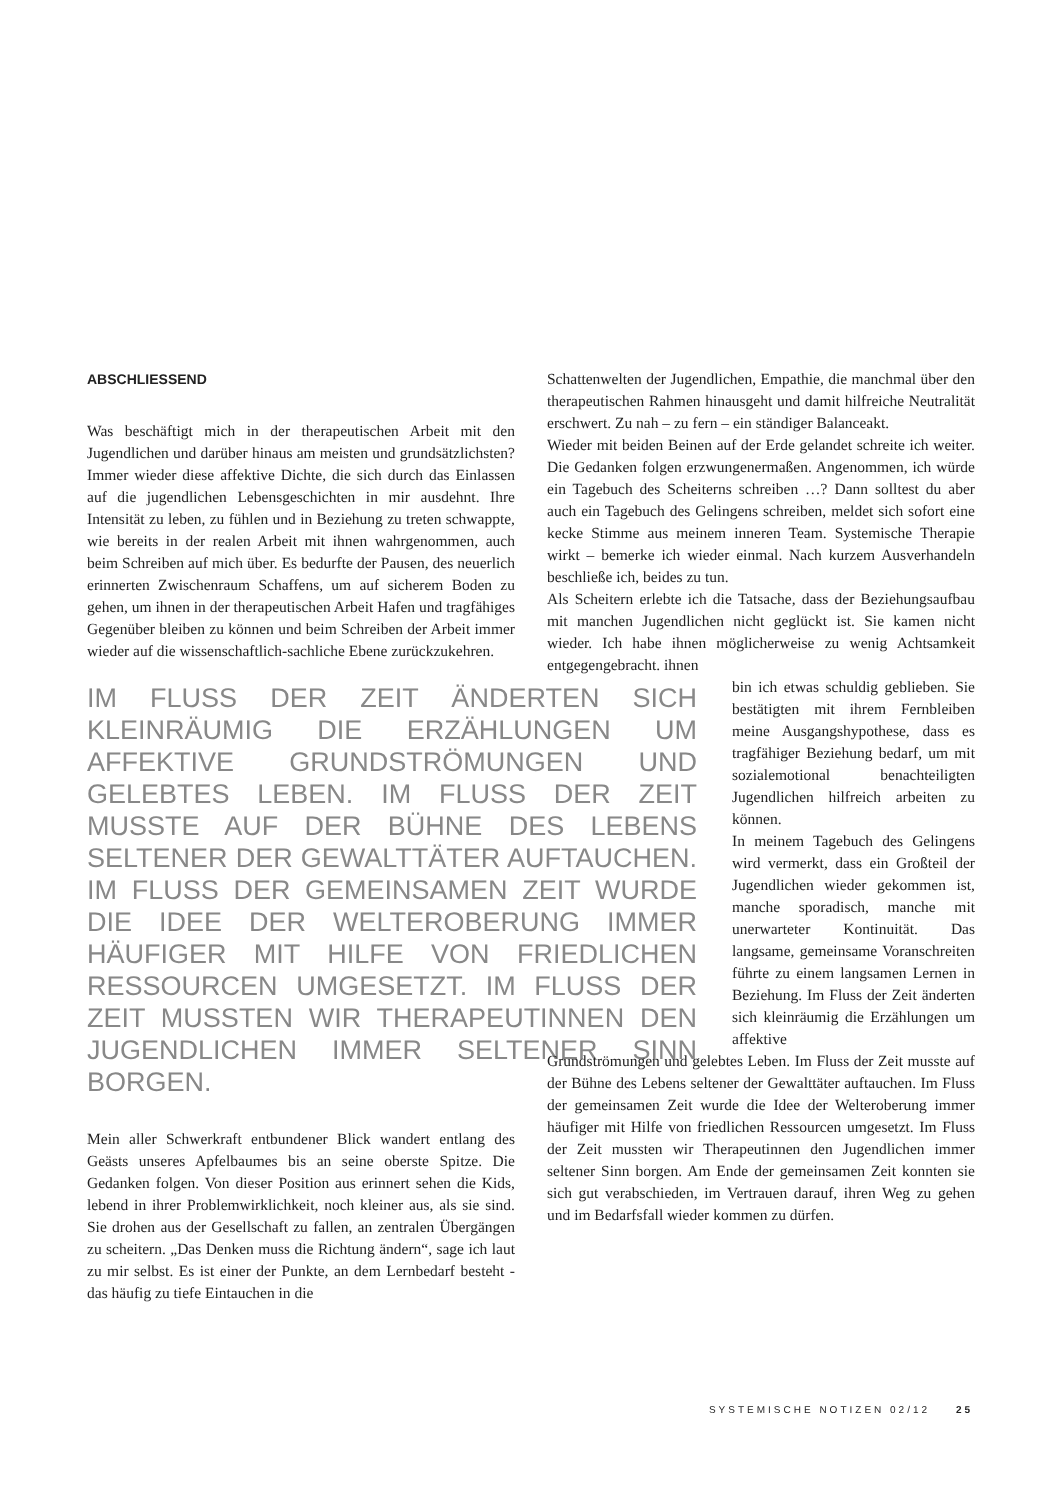ABSCHLIESSEND
Was beschäftigt mich in der therapeutischen Arbeit mit den Jugendlichen und darüber hinaus am meisten und grundsätzlichsten? Immer wieder diese affektive Dichte, die sich durch das Einlassen auf die jugendlichen Lebensgeschichten in mir ausdehnt. Ihre Intensität zu leben, zu fühlen und in Beziehung zu treten schwappte, wie bereits in der realen Arbeit mit ihnen wahrgenommen, auch beim Schreiben auf mich über. Es bedurfte der Pausen, des neuerlich erinnerten Zwischenraum Schaffens, um auf sicherem Boden zu gehen, um ihnen in der therapeutischen Arbeit Hafen und tragfähiges Gegenüber bleiben zu können und beim Schreiben der Arbeit immer wieder auf die wissenschaftlich-sachliche Ebene zurückzukehren.
IM FLUSS DER ZEIT ÄNDERTEN SICH KLEINRÄUMIG DIE ERZÄHLUNGEN UM AFFEKTIVE GRUNDSTRÖMUNGEN UND GELEBTES LEBEN. IM FLUSS DER ZEIT MUSSTE AUF DER BÜHNE DES LEBENS SELTENER DER GEWALTTÄTER AUFTAUCHEN. IM FLUSS DER GEMEINSAMEN ZEIT WURDE DIE IDEE DER WELTEROBERUNG IMMER HÄUFIGER MIT HILFE VON FRIEDLICHEN RESSOURCEN UMGESETZT. IM FLUSS DER ZEIT MUSSTEN WIR THERAPEUTINNEN DEN JUGENDLICHEN IMMER SELTENER SINN BORGEN.
Mein aller Schwerkraft entbundener Blick wandert entlang des Geästs unseres Apfelbaumes bis an seine oberste Spitze. Die Gedanken folgen. Von dieser Position aus erinnert sehen die Kids, lebend in ihrer Problemwirklichkeit, noch kleiner aus, als sie sind. Sie drohen aus der Gesellschaft zu fallen, an zentralen Übergängen zu scheitern. „Das Denken muss die Richtung ändern“, sage ich laut zu mir selbst. Es ist einer der Punkte, an dem Lernbedarf besteht - das häufig zu tiefe Eintauchen in die
Schattenwelten der Jugendlichen, Empathie, die manchmal über den therapeutischen Rahmen hinausgeht und damit hilfreiche Neutralität erschwert. Zu nah – zu fern – ein ständiger Balanceakt.
Wieder mit beiden Beinen auf der Erde gelandet schreite ich weiter. Die Gedanken folgen erzwungenermaßen. Angenommen, ich würde ein Tagebuch des Scheiterns schreiben …? Dann solltest du aber auch ein Tagebuch des Gelingens schreiben, meldet sich sofort eine kecke Stimme aus meinem inneren Team. Systemische Therapie wirkt – bemerke ich wieder einmal. Nach kurzem Ausverhandeln beschließe ich, beides zu tun.
Als Scheitern erlebte ich die Tatsache, dass der Beziehungsaufbau mit manchen Jugendlichen nicht geglückt ist. Sie kamen nicht wieder. Ich habe ihnen möglicherweise zu wenig Achtsamkeit entgegengebracht. ihnen
bin ich etwas schuldig geblieben. Sie bestätigten mit ihrem Fernbleiben meine Ausgangshypothese, dass es tragfähiger Beziehung bedarf, um mit sozialemotional benachteiligten Jugendlichen hilfreich arbeiten zu können.
In meinem Tagebuch des Gelingens wird vermerkt, dass ein Großteil der Jugendlichen wieder gekommen ist, manche sporadisch, manche mit unerwarteter Kontinuität. Das langsame, gemeinsame Voranschreiten führte zu einem langsamen Lernen in Beziehung. Im Fluss der Zeit änderten sich kleinräumig die Erzählungen um affektive
Grundströmungen und gelebtes Leben. Im Fluss der Zeit musste auf der Bühne des Lebens seltener der Gewalttäter auftauchen. Im Fluss der gemeinsamen Zeit wurde die Idee der Welteroberung immer häufiger mit Hilfe von friedlichen Ressourcen umgesetzt. Im Fluss der Zeit mussten wir Therapeutinnen den Jugendlichen immer seltener Sinn borgen. Am Ende der gemeinsamen Zeit konnten sie sich gut verabschieden, im Vertrauen darauf, ihren Weg zu gehen und im Bedarfsfall wieder kommen zu dürfen.
SYSTEMISCHE NOTIZEN 02/12 25